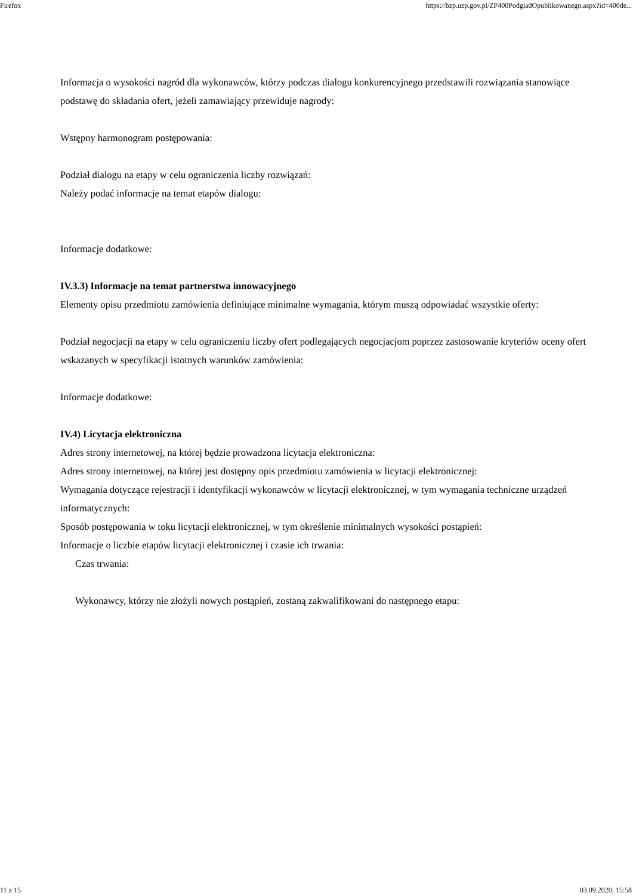Firefox https://bzp.uzp.gov.pl/ZP400PodgladOpublikowanego.aspx?id=400de...
Informacja o wysokości nagród dla wykonawców, którzy podczas dialogu konkurencyjnego przedstawili rozwiązania stanowiące podstawę do składania ofert, jeżeli zamawiający przewiduje nagrody:
Wstępny harmonogram postępowania:
Podział dialogu na etapy w celu ograniczenia liczby rozwiązań:
Należy podać informacje na temat etapów dialogu:
Informacje dodatkowe:
IV.3.3) Informacje na temat partnerstwa innowacyjnego
Elementy opisu przedmiotu zamówienia definiujące minimalne wymagania, którym muszą odpowiadać wszystkie oferty:
Podział negocjacji na etapy w celu ograniczeniu liczby ofert podlegających negocjacjom poprzez zastosowanie kryteriów oceny ofert wskazanych w specyfikacji istotnych warunków zamówienia:
Informacje dodatkowe:
IV.4) Licytacja elektroniczna
Adres strony internetowej, na której będzie prowadzona licytacja elektroniczna:
Adres strony internetowej, na której jest dostępny opis przedmiotu zamówienia w licytacji elektronicznej:
Wymagania dotyczące rejestracji i identyfikacji wykonawców w licytacji elektronicznej, w tym wymagania techniczne urządzeń informatycznych:
Sposób postępowania w toku licytacji elektronicznej, w tym określenie minimalnych wysokości postąpień:
Informacje o liczbie etapów licytacji elektronicznej i czasie ich trwania:
Czas trwania:
Wykonawcy, którzy nie złożyli nowych postąpień, zostaną zakwalifikowani do następnego etapu:
11 z 15 03.09.2020, 15:58